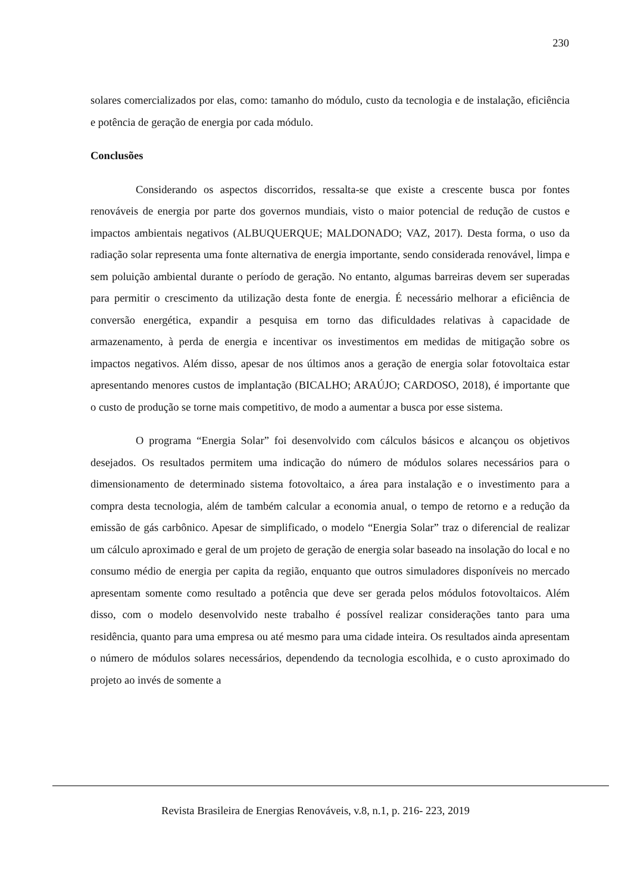230
solares comercializados por elas, como: tamanho do módulo, custo da tecnologia e de instalação, eficiência e potência de geração de energia por cada módulo.
Conclusões
Considerando os aspectos discorridos, ressalta-se que existe a crescente busca por fontes renováveis de energia por parte dos governos mundiais, visto o maior potencial de redução de custos e impactos ambientais negativos (ALBUQUERQUE; MALDONADO; VAZ, 2017). Desta forma, o uso da radiação solar representa uma fonte alternativa de energia importante, sendo considerada renovável, limpa e sem poluição ambiental durante o período de geração. No entanto, algumas barreiras devem ser superadas para permitir o crescimento da utilização desta fonte de energia. É necessário melhorar a eficiência de conversão energética, expandir a pesquisa em torno das dificuldades relativas à capacidade de armazenamento, à perda de energia e incentivar os investimentos em medidas de mitigação sobre os impactos negativos. Além disso, apesar de nos últimos anos a geração de energia solar fotovoltaica estar apresentando menores custos de implantação (BICALHO; ARAÚJO; CARDOSO, 2018), é importante que o custo de produção se torne mais competitivo, de modo a aumentar a busca por esse sistema.
O programa “Energia Solar” foi desenvolvido com cálculos básicos e alcançou os objetivos desejados. Os resultados permitem uma indicação do número de módulos solares necessários para o dimensionamento de determinado sistema fotovoltaico, a área para instalação e o investimento para a compra desta tecnologia, além de também calcular a economia anual, o tempo de retorno e a redução da emissão de gás carbônico. Apesar de simplificado, o modelo “Energia Solar” traz o diferencial de realizar um cálculo aproximado e geral de um projeto de geração de energia solar baseado na insolação do local e no consumo médio de energia per capita da região, enquanto que outros simuladores disponíveis no mercado apresentam somente como resultado a potência que deve ser gerada pelos módulos fotovoltaicos. Além disso, com o modelo desenvolvido neste trabalho é possível realizar considerações tanto para uma residência, quanto para uma empresa ou até mesmo para uma cidade inteira. Os resultados ainda apresentam o número de módulos solares necessários, dependendo da tecnologia escolhida, e o custo aproximado do projeto ao invés de somente a
Revista Brasileira de Energias Renováveis, v.8, n.1, p. 216- 223, 2019